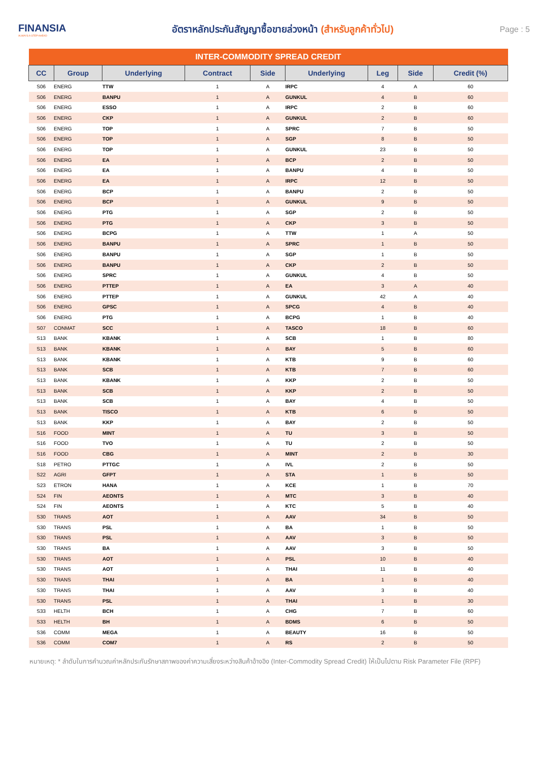FINANSIA
ALWAYS A STEP AHEAD
อัตราหลักประกันสัญญาซื้อขายล่วงหน้า (สำหรับลูกค้าทั่วไป)
Page : 5
| INTER-COMMODITY SPREAD CREDIT | | | | | | | | |
| --- | --- | --- | --- | --- | --- | --- | --- | --- |
| CC | Group | Underlying | Contract | Side | Underlying | Leg | Side | Credit (%) |
| S06 | ENERG | TTW | 1 | A | IRPC | 4 | A | 60 |
| S06 | ENERG | BANPU | 1 | A | GUNKUL | 4 | B | 60 |
| S06 | ENERG | ESSO | 1 | A | IRPC | 2 | B | 60 |
| S06 | ENERG | CKP | 1 | A | GUNKUL | 2 | B | 60 |
| S06 | ENERG | TOP | 1 | A | SPRC | 7 | B | 50 |
| S06 | ENERG | TOP | 1 | A | SGP | 8 | B | 50 |
| S06 | ENERG | TOP | 1 | A | GUNKUL | 23 | B | 50 |
| S06 | ENERG | EA | 1 | A | BCP | 2 | B | 50 |
| S06 | ENERG | EA | 1 | A | BANPU | 4 | B | 50 |
| S06 | ENERG | EA | 1 | A | IRPC | 12 | B | 50 |
| S06 | ENERG | BCP | 1 | A | BANPU | 2 | B | 50 |
| S06 | ENERG | BCP | 1 | A | GUNKUL | 9 | B | 50 |
| S06 | ENERG | PTG | 1 | A | SGP | 2 | B | 50 |
| S06 | ENERG | PTG | 1 | A | CKP | 3 | B | 50 |
| S06 | ENERG | BCPG | 1 | A | TTW | 1 | A | 50 |
| S06 | ENERG | BANPU | 1 | A | SPRC | 1 | B | 50 |
| S06 | ENERG | BANPU | 1 | A | SGP | 1 | B | 50 |
| S06 | ENERG | BANPU | 1 | A | CKP | 2 | B | 50 |
| S06 | ENERG | SPRC | 1 | A | GUNKUL | 4 | B | 50 |
| S06 | ENERG | PTTEP | 1 | A | EA | 3 | A | 40 |
| S06 | ENERG | PTTEP | 1 | A | GUNKUL | 42 | A | 40 |
| S06 | ENERG | GPSC | 1 | A | SPCG | 4 | B | 40 |
| S06 | ENERG | PTG | 1 | A | BCPG | 1 | B | 40 |
| S07 | CONMAT | SCC | 1 | A | TASCO | 18 | B | 60 |
| S13 | BANK | KBANK | 1 | A | SCB | 1 | B | 80 |
| S13 | BANK | KBANK | 1 | A | BAY | 5 | B | 60 |
| S13 | BANK | KBANK | 1 | A | KTB | 9 | B | 60 |
| S13 | BANK | SCB | 1 | A | KTB | 7 | B | 60 |
| S13 | BANK | KBANK | 1 | A | KKP | 2 | B | 50 |
| S13 | BANK | SCB | 1 | A | KKP | 2 | B | 50 |
| S13 | BANK | SCB | 1 | A | BAY | 4 | B | 50 |
| S13 | BANK | TISCO | 1 | A | KTB | 6 | B | 50 |
| S13 | BANK | KKP | 1 | A | BAY | 2 | B | 50 |
| S16 | FOOD | MINT | 1 | A | TU | 3 | B | 50 |
| S16 | FOOD | TVO | 1 | A | TU | 2 | B | 50 |
| S16 | FOOD | CBG | 1 | A | MINT | 2 | B | 30 |
| S18 | PETRO | PTTGC | 1 | A | IVL | 2 | B | 50 |
| S22 | AGRI | GFPT | 1 | A | STA | 1 | B | 50 |
| S23 | ETRON | HANA | 1 | A | KCE | 1 | B | 70 |
| S24 | FIN | AEONTS | 1 | A | MTC | 3 | B | 40 |
| S24 | FIN | AEONTS | 1 | A | KTC | 5 | B | 40 |
| S30 | TRANS | AOT | 1 | A | AAV | 34 | B | 50 |
| S30 | TRANS | PSL | 1 | A | BA | 1 | B | 50 |
| S30 | TRANS | PSL | 1 | A | AAV | 3 | B | 50 |
| S30 | TRANS | BA | 1 | A | AAV | 3 | B | 50 |
| S30 | TRANS | AOT | 1 | A | PSL | 10 | B | 40 |
| S30 | TRANS | AOT | 1 | A | THAI | 11 | B | 40 |
| S30 | TRANS | THAI | 1 | A | BA | 1 | B | 40 |
| S30 | TRANS | THAI | 1 | A | AAV | 3 | B | 40 |
| S30 | TRANS | PSL | 1 | A | THAI | 1 | B | 30 |
| S33 | HELTH | BCH | 1 | A | CHG | 7 | B | 60 |
| S33 | HELTH | BH | 1 | A | BDMS | 6 | B | 50 |
| S36 | COMM | MEGA | 1 | A | BEAUTY | 16 | B | 50 |
| S36 | COMM | COM7 | 1 | A | RS | 2 | B | 50 |
หมายเหตุ: * ลำดับในการคำนวณค่าหลักประกันรักษาสภาพของค่าความเสี่ยงระหว่างสินค้าอ้างอิง (Inter-Commodity Spread Credit) ให้เป็นไปตาม Risk Parameter File (RPF)